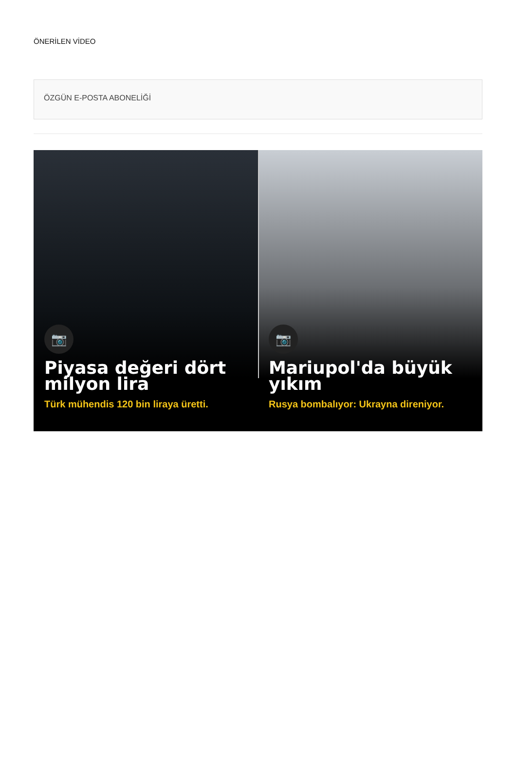ÖNERİLEN VİDEO
ÖZGÜN E-POSTA ABONELİĞİ
📷
Piyasa değeri dört milyon lira
Türk mühendis 120 bin liraya üretti.
📷
Mariupol'da büyük yıkım
Rusya bombalıyor: Ukrayna direniyor.